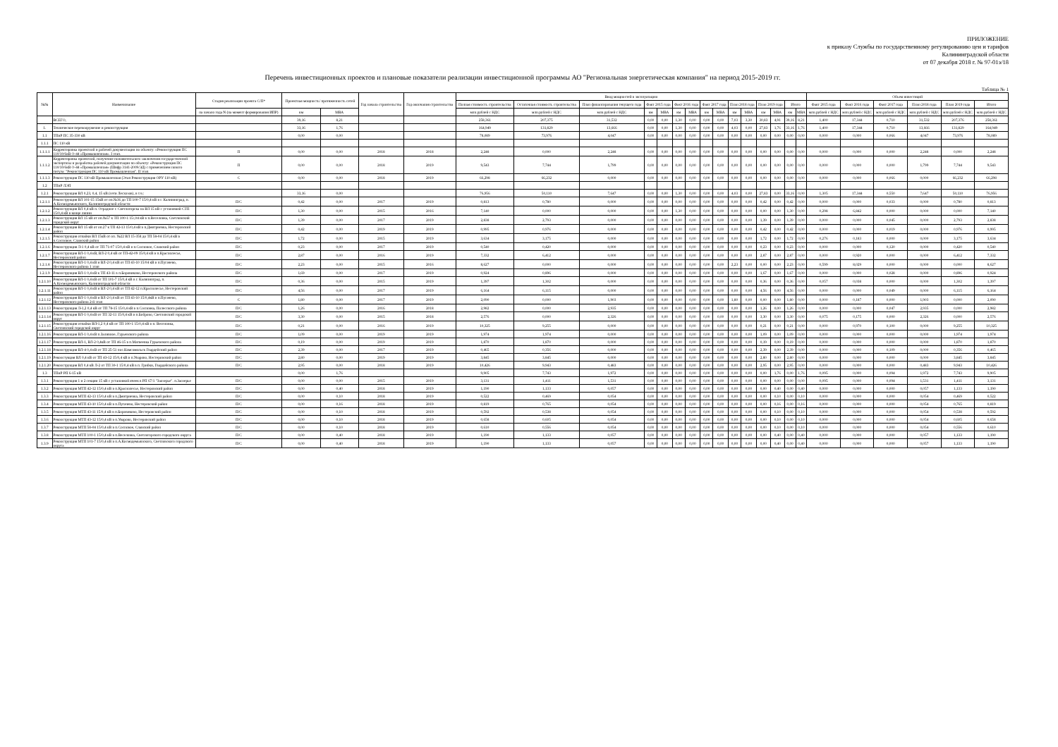ПРИЛОЖЕНИЕ
к приказу Службы по государственному регулированию цен и тарифов
Калининградской области
от 07 декабря 2018 г. № 97-01э/18
Перечень инвестиционных проектов и плановые показатели реализации инвестиционной программы АО "Региональная энергетическая компания" на период 2015-2019 гг.
Таблица № 1
| №№ | Наименование | Стадия реализации проекта С/П* | Проектная мощность/ протяженность сетей | | Год начала строительства | Год окончания строительства | Ввод мощностей в эксплуатацию | | | | | | | | | | | | | | | Объем инвестиций | | | | | |
| --- | --- | --- | --- | --- | --- | --- | --- | --- | --- | --- | --- | --- | --- | --- | --- | --- | --- | --- | --- | --- | --- | --- | --- | --- | --- | --- | --- |
| | | | | | | | Полная стоимость строительства | Остаточная стоимость строительства | План финансирования текущего года | Факт 2015 года | | Факт 2016 года | | Факт 2017 года | | План 2018 года | | План 2019 года | | Итого | | Факт 2015 года | Факт 2016 года | Факт 2017 года | План 2018 года | План 2019 года | Итого |
| | | на начало года N (на момент формирования ИПР) | км | МВА | | | млн.рублей с НДС | млн.рублей с НДС | млн.рублей с НДС | км | МВА | км | МВА | км | МВА | км | МВА | км | МВА | км | МВА | млн.рублей с НДС | млн.рублей с НДС | млн.рублей с НДС | млн.рублей с НДС | млн.рублей с НДС | млн.рублей с НДС |
| | ВСЕГО, | | 39,16 | 8,21 | | | 258,361 | 207,375 | 31,532 | 0,00 | 0,00 | 1,30 | 0,00 | 0,00 | 0,00 | 7,03 | 3,30 | 30,83 | 4,91 | 39,16 | 8,21 | 1,400 | 17,344 | 0,710 | 31,532 | 207,376 | 258,361 |
| 1. | Техническое перевооружение и реконструкция | | 33,16 | 1,76 | | | 164,949 | 131,829 | 13,666 | 0,00 | 0,00 | 1,30 | 0,00 | 0,00 | 0,00 | 4,03 | 0,00 | 27,83 | 1,76 | 33,16 | 1,76 | 1,400 | 17,344 | 0,710 | 13,666 | 131,829 | 164,949 |
| 1.1 | ТПиР ПС 35-330 кВ | | 0,00 | 0,00 | | | 78,089 | 73,976 | 4,047 | 0,00 | 0,00 | 0,00 | 0,00 | 0,00 | 0,00 | 0,00 | 0,00 | 0,00 | 0,00 | 0,00 | 0,00 | 0,000 | 0,000 | 0,066 | 4,047 | 73,976 | 78,089 |
| 1.1.1 | ПС 110 кВ | | | | | | | | | | | | | | | | | | | | | | | | | | |
| 1.1.1.1 | Корректировка проектной и рабочей документации по объекту: «Реконструкция ПС 110/10/6кВ О-44 «Промышленная». I этап. | П | 0,00 | 0,00 | 2018 | 2018 | 2,248 | 0,000 | 2,248 | 0,00 | 0,00 | 0,00 | 0,00 | 0,00 | 0,00 | 0,00 | 0,00 | 0,00 | 0,00 | 0,00 | 0,00 | 0,000 | 0,000 | 0,000 | 2,248 | 0,000 | 2,248 |
| 1.1.1.2 | Корректировка проектной, получение положительного заключения государственной экспертизы и разработка рабочей документации по объекту: «Реконструкция ПС 110/10/6кВ О-44 «Промышленная» (Шифр 3141-2009/ЭД) с применением нового титула: "Реконструкция ПС 110 кВ Промышленная". II этап. | П | 0,00 | 0,00 | 2018 | 2019 | 9,543 | 7,744 | 1,799 | 0,00 | 0,00 | 0,00 | 0,00 | 0,00 | 0,00 | 0,00 | 0,00 | 0,00 | 0,00 | 0,00 | 0,00 | 0,000 | 0,000 | 0,000 | 1,799 | 7,744 | 9,543 |
| 1.1.1.3 | Реконструкция ПС 110 кВ Промышленная (Этап Реконструкция ОРУ 110 кВ) | С | 0,00 | 0,00 | 2018 | 2019 | 66,298 | 66,232 | 0,000 | 0,00 | 0,00 | 0,00 | 0,00 | 0,00 | 0,00 | 0,00 | 0,00 | 0,00 | 0,00 | 0,00 | 0,00 | 0,000 | 0,000 | 0,066 | 0,000 | 66,232 | 66,298 |
| 1.2 | ТПиР ЛЭП | | | | | | | | | | | | | | | | | | | | | | | | | | |
| 1.2.1 | Реконструкция ВЛ 0,23, 0,4, 15 кВ (сети Лесхозов), в т.ч.: | | 33,16 | 0,00 | | | 76,956 | 50,110 | 7,647 | 0,00 | 0,00 | 1,30 | 0,00 | 0,00 | 0,00 | 4,03 | 0,00 | 27,83 | 0,00 | 33,16 | 0,00 | 1,305 | 17,344 | 0,550 | 7,647 | 50,110 | 76,956 |
| 1.2.1.1 | Реконструкция ВЛ 101-15 15кВ от оп.№36 до ТП 100-7 15/0,4 кВ в г. Калининград, п. А.Космодемьянского, Калининградской области | П/С | 0,42 | 0,00 | 2017 | 2019 | 0,813 | 0,780 | 0,000 | 0,00 | 0,00 | 0,00 | 0,00 | 0,00 | 0,00 | 0,00 | 0,00 | 0,42 | 0,00 | 0,42 | 0,00 | 0,000 | 0,000 | 0,033 | 0,000 | 0,780 | 0,813 |
| 1.2.1.2 | Реконструкция ВЛ 0,4 кВ п. Отрадное г. Светлогорска на ВЛ 15 кВ с установкой СТП 15/0,4 кВ в конце линии | П/С | 1,30 | 0,00 | 2015 | 2016 | 7,140 | 0,000 | 0,000 | 0,00 | 0,00 | 1,30 | 0,00 | 0,00 | 0,00 | 0,00 | 0,00 | 0,00 | 0,00 | 1,30 | 0,00 | 0,298 | 6,842 | 0,000 | 0,000 | 0,000 | 7,140 |
| 1.2.1.3 | Реконструкция ВЛ 15 кВ от оп.№57 к ТП 100-1 15/,04 кВ в п.Веселовка, Светловский городской округ | П/С | 1,39 | 0,00 | 2017 | 2019 | 2,838 | 2,793 | 0,000 | 0,00 | 0,00 | 0,00 | 0,00 | 0,00 | 0,00 | 0,00 | 0,00 | 1,39 | 0,00 | 1,39 | 0,00 | 0,000 | 0,000 | 0,045 | 0,000 | 2,793 | 2,838 |
| 1.2.1.4 | Реконструкция ВЛ 15 кВ от оп.27 к ТП 42-13 15/0,4 кВ в п.Дмитриевка, Нестеровский район | П/С | 0,42 | 0,00 | 2019 | 2019 | 0,995 | 0,976 | 0,000 | 0,00 | 0,00 | 0,00 | 0,00 | 0,00 | 0,00 | 0,00 | 0,00 | 0,42 | 0,00 | 0,42 | 0,00 | 0,000 | 0,000 | 0,019 | 0,000 | 0,976 | 0,995 |
| 1.2.1.5 | Реконструкция отпайки ВЛ 15кВ от оп. №22 ВЛ 15-358 до ТП 58-04 15/0,4 кВ в п.Сосновое, Славский район | П/С | 1,72 | 0,00 | 2015 | 2019 | 3,634 | 3,175 | 0,000 | 0,00 | 0,00 | 0,00 | 0,00 | 0,00 | 0,00 | 0,00 | 0,00 | 1,72 | 0,00 | 1,72 | 0,00 | 0,276 | 0,183 | 0,000 | 0,000 | 3,175 | 3,634 |
| 1.2.1.6 | Реконструкция Л-1 0,4 кВ от ТП 71-07 15/0,4 кВ в п.Сосновое, Славский район | П/С | 0,23 | 0,00 | 2017 | 2019 | 0,540 | 0,420 | 0,000 | 0,00 | 0,00 | 0,00 | 0,00 | 0,00 | 0,00 | 0,00 | 0,00 | 0,23 | 0,00 | 0,23 | 0,00 | 0,000 | 0,000 | 0,120 | 0,000 | 0,420 | 0,540 |
| 1.2.1.7 | Реконструкция ВЛ-1 0,4 кВ, ВЛ-2 0,4 кВ от ТП-42-09 15/0,4 кВ в п.Краснолесье, Нестеровский район | П/С | 2,87 | 0,00 | 2016 | 2019 | 7,332 | 6,412 | 0,000 | 0,00 | 0,00 | 0,00 | 0,00 | 0,00 | 0,00 | 0,00 | 0,00 | 2,87 | 0,00 | 2,87 | 0,00 | 0,000 | 0,920 | 0,000 | 0,000 | 6,412 | 7,332 |
| 1.2.1.8 | Реконструкция ВЛ-1 0,4 кВ и ВЛ-2 0,4 кВ от ТП 43-10 15/04 кВ в п.Пугачево, Нестеровского района 1 этап | П/С | 2,23 | 0,00 | 2015 | 2016 | 8,627 | 0,000 | 0,000 | 0,00 | 0,00 | 0,00 | 0,00 | 0,00 | 0,00 | 2,23 | 0,00 | 0,00 | 0,00 | 2,23 | 0,00 | 0,599 | 8,029 | 0,000 | 0,000 | 0,000 | 8,627 |
| 1.2.1.9 | Реконструкция ВЛ-1 0,4 кВ к ТП 43-11 в п.Боровиково, Нестеровского района | П/С | 1,69 | 0,00 | 2017 | 2019 | 0,924 | 0,896 | 0,000 | 0,00 | 0,00 | 0,00 | 0,00 | 0,00 | 0,00 | 0,00 | 0,00 | 1,67 | 0,00 | 1,67 | 0,00 | 0,000 | 0,000 | 0,028 | 0,000 | 0,896 | 0,924 |
| 1.2.1.10 | Реконструкция ВЛ-1 0,4 кВ от ТП 101-7 15/0,4 кВ в г. Калининград, п. А.Космодемьянского, Калининградской области | П/С | 0,36 | 0,00 | 2015 | 2019 | 1,397 | 1,302 | 0,000 | 0,00 | 0,00 | 0,00 | 0,00 | 0,00 | 0,00 | 0,00 | 0,00 | 0,36 | 0,00 | 0,36 | 0,00 | 0,057 | 0,038 | 0,000 | 0,000 | 1,302 | 1,397 |
| 1.2.1.11 | Реконструкция ВЛ-1 0,4 кВ и ВЛ-2 0,4 кВ от ТП 42-12 п.Краснолесье, Нестеровский район | П/С | 4,56 | 0,00 | 2017 | 2019 | 6,164 | 6,115 | 0,000 | 0,00 | 0,00 | 0,00 | 0,00 | 0,00 | 0,00 | 0,00 | 0,00 | 4,56 | 0,00 | 4,56 | 0,00 | 0,000 | 0,000 | 0,049 | 0,000 | 6,115 | 6,164 |
| 1.2.1.12 | Реконструкция ВЛ-1 0,4 кВ и ВЛ-2 0,4 кВ от ТП 43-10 15/0,4кВ в п.Пугачево, Нестеровского района 2-й этап | С | 1,80 | 0,00 | 2017 | 2019 | 2,090 | 0,000 | 1,903 | 0,00 | 0,00 | 0,00 | 0,00 | 0,00 | 0,00 | 1,80 | 0,00 | 0,00 | 0,00 | 1,80 | 0,00 | 0,000 | 0,187 | 0,000 | 1,903 | 0,000 | 2,090 |
| 1.2.1.13 | Реконструкция Л-1,2 0,4 кВ от ТП 78-15 15/0,4 кВ в п.Сосновка, Полесского района | П/С | 1,26 | 0,00 | 2016 | 2018 | 2,982 | 0,000 | 2,935 | 0,00 | 0,00 | 0,00 | 0,00 | 0,00 | 0,00 | 0,00 | 0,00 | 1,26 | 0,00 | 1,26 | 0,00 | 0,000 | 0,000 | 0,047 | 2,935 | 0,000 | 2,982 |
| 1.2.1.14 | Реконструкция ВЛ-1 0,4 кВ от ТП 32-11 15/0,4 кВ в п.Боброво, Светловский городской округ | П/С | 3,30 | 0,00 | 2015 | 2018 | 2,576 | 0,000 | 2,326 | 0,00 | 0,00 | 0,00 | 0,00 | 0,00 | 0,00 | 0,00 | 0,00 | 3,30 | 0,00 | 3,30 | 0,00 | 0,075 | 0,175 | 0,000 | 2,326 | 0,000 | 2,576 |
| 1.2.1.15 | Реконструкция отпайки ВЛ-1,2 0,4 кВ от ТП 100-1 15/0,4 кВ в п. Веселовка, Светловский городской округ | П/С | 0,21 | 0,00 | 2016 | 2019 | 10,325 | 9,255 | 0,000 | 0,00 | 0,00 | 0,00 | 0,00 | 0,00 | 0,00 | 0,00 | 0,00 | 0,21 | 0,00 | 0,21 | 0,00 | 0,000 | 0,970 | 0,100 | 0,000 | 9,255 | 10,325 |
| 1.2.1.16 | Реконструкция ВЛ-1 0,4 кВ п.Заливное, Гурьевского района | П/С | 1,09 | 0,00 | 2019 | 2019 | 1,974 | 1,974 | 0,000 | 0,00 | 0,00 | 0,00 | 0,00 | 0,00 | 0,00 | 0,00 | 0,00 | 1,09 | 0,00 | 1,09 | 0,00 | 0,000 | 0,000 | 0,000 | 0,000 | 1,974 | 1,974 |
| 1.2.1.17 | Реконструкция ВЛ-1, ВЛ-2 0,4кВ от ТП 46-15 в п.Матвеевка Гурьевского района | П/С | 0,19 | 0,00 | 2019 | 2019 | 1,870 | 1,870 | 0,000 | 0,00 | 0,00 | 0,00 | 0,00 | 0,00 | 0,00 | 0,00 | 0,00 | 0,19 | 0,00 | 0,19 | 0,00 | 0,000 | 0,000 | 0,000 | 0,000 | 1,870 | 1,870 |
| 1.2.1.18 | Реконструкция ВЛ-4 0,4 кВ от ТП 25-51 пос.Комсомольск Гвардейский район | П/С | 2,39 | 0,00 | 2017 | 2019 | 0,465 | 0,356 | 0,000 | 0,00 | 0,00 | 0,00 | 0,00 | 0,00 | 0,00 | 0,00 | 0,00 | 2,39 | 0,00 | 2,39 | 0,00 | 0,000 | 0,000 | 0,109 | 0,000 | 0,356 | 0,465 |
| 1.2.1.19 | Реконстукция ВЛ 0,4 кВ от ТП 43-12 15/0,4 кВ в п.Уварово, Нестеровский район | П/С | 2,80 | 0,00 | 2019 | 2019 | 3,845 | 3,845 | 0,000 | 0,00 | 0,00 | 0,00 | 0,00 | 0,00 | 0,00 | 0,00 | 0,00 | 2,80 | 0,00 | 2,80 | 0,00 | 0,000 | 0,000 | 0,000 | 0,000 | 3,845 | 3,845 |
| 1.2.1.20 | Реконструкция ВЛ 0,4 кВ Л-2 от ТП 30-1 15/0,4 кВ в п. Грибки, Гвардейского района | П/С | 2,95 | 0,00 | 2018 | 2019 | 10,426 | 9,943 | 0,483 | 0,00 | 0,00 | 0,00 | 0,00 | 0,00 | 0,00 | 0,00 | 0,00 | 2,95 | 0,00 | 2,95 | 0,00 | 0,000 | 0,000 | 0,000 | 0,483 | 9,943 | 10,426 |
| 1.3 | ТПиР РП 6-15 кВ | | 0,00 | 1,76 | | | 9,905 | 7,743 | 1,972 | 0,00 | 0,00 | 0,00 | 0,00 | 0,00 | 0,00 | 0,00 | 0,00 | 0,00 | 1,76 | 0,00 | 1,76 | 0,095 | 0,000 | 0,094 | 1,972 | 7,743 | 9,905 |
| 1.3.1 | Реконструкция 1 и 2 секции 15 кВ с установкой ячеек в РП 67/1 "Заозерье". п.Заозерье | П/С | 0,00 | 0,00 | 2015 | 2019 | 3,131 | 1,411 | 1,531 | 0,00 | 0,00 | 0,00 | 0,00 | 0,00 | 0,00 | 0,00 | 0,00 | 0,00 | 0,00 | 0,00 | 0,00 | 0,095 | 0,000 | 0,094 | 1,531 | 1,411 | 3,131 |
| 1.3.2 | Реконструкция МТП 42-12 15/0,4 кВ в п.Краснолесье, Нестеровский район | П/С | 0,00 | 0,40 | 2018 | 2019 | 1,190 | 1,133 | 0,057 | 0,00 | 0,00 | 0,00 | 0,00 | 0,00 | 0,00 | 0,00 | 0,00 | 0,00 | 0,40 | 0,00 | 0,40 | 0,000 | 0,000 | 0,000 | 0,057 | 1,133 | 1,190 |
| 1.3.3 | Реконструкция МТП 42-13 15/0,4 кВ в п.Дмитриевка, Нестеровский район | П/С | 0,00 | 0,10 | 2018 | 2019 | 0,522 | 0,469 | 0,054 | 0,00 | 0,00 | 0,00 | 0,00 | 0,00 | 0,00 | 0,00 | 0,00 | 0,00 | 0,10 | 0,00 | 0,10 | 0,000 | 0,000 | 0,000 | 0,054 | 0,469 | 0,522 |
| 1.3.4 | Реконструкция МТП 43-10 15/0,4 кВ в п.Пугачево, Нестеровский район | П/С | 0,00 | 0,16 | 2018 | 2019 | 0,819 | 0,765 | 0,054 | 0,00 | 0,00 | 0,00 | 0,00 | 0,00 | 0,00 | 0,00 | 0,00 | 0,00 | 0,16 | 0,00 | 0,16 | 0,000 | 0,000 | 0,000 | 0,054 | 0,765 | 0,819 |
| 1.3.5 | Реконструкция МТП 43-11 15/0,4 кВ в п.Боровиково, Нестеровский район | П/С | 0,00 | 0,10 | 2018 | 2019 | 0,592 | 0,538 | 0,054 | 0,00 | 0,00 | 0,00 | 0,00 | 0,00 | 0,00 | 0,00 | 0,00 | 0,00 | 0,10 | 0,00 | 0,10 | 0,000 | 0,000 | 0,000 | 0,054 | 0,538 | 0,592 |
| 1.3.6 | Реконструкция МТП 43-12 15/0,4 кВ в п.Уварово, Нестеровский район | П/С | 0,00 | 0,10 | 2018 | 2019 | 0,658 | 0,605 | 0,054 | 0,00 | 0,00 | 0,00 | 0,00 | 0,00 | 0,00 | 0,00 | 0,00 | 0,00 | 0,10 | 0,00 | 0,10 | 0,000 | 0,000 | 0,000 | 0,054 | 0,605 | 0,658 |
| 1.3.7 | Реконструкция МТП 58-04 15/0,4 кВ в п.Сосновое, Славский район | П/С | 0,00 | 0,10 | 2018 | 2019 | 0,610 | 0,556 | 0,054 | 0,00 | 0,00 | 0,00 | 0,00 | 0,00 | 0,00 | 0,00 | 0,00 | 0,00 | 0,10 | 0,00 | 0,10 | 0,000 | 0,000 | 0,000 | 0,054 | 0,556 | 0,610 |
| 1.3.8 | Реконструкция МТП 100-1 15/0,4 кВ в п.Веселовка, Светлогорского городского округа | П/С | 0,00 | 0,40 | 2018 | 2019 | 1,190 | 1,133 | 0,057 | 0,00 | 0,00 | 0,00 | 0,00 | 0,00 | 0,00 | 0,00 | 0,00 | 0,00 | 0,40 | 0,00 | 0,40 | 0,000 | 0,000 | 0,000 | 0,057 | 1,133 | 1,190 |
| 1.3.9 | Реконструкция МТП 101-7 15/0,4 кВ в п.А.Космодемьянского, Светловского городского округа | П/С | 0,00 | 0,40 | 2018 | 2019 | 1,190 | 1,133 | 0,057 | 0,00 | 0,00 | 0,00 | 0,00 | 0,00 | 0,00 | 0,00 | 0,00 | 0,00 | 0,40 | 0,00 | 0,40 | 0,000 | 0,000 | 0,000 | 0,057 | 1,133 | 1,190 |